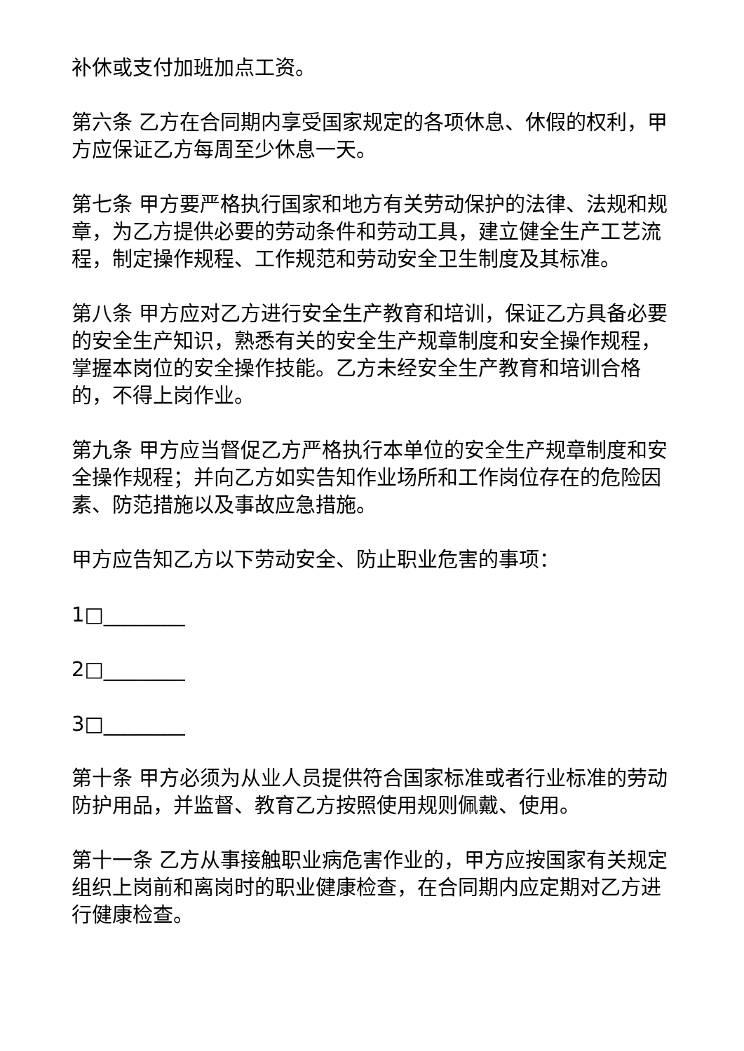补休或支付加班加点工资。
第六条 乙方在合同期内享受国家规定的各项休息、休假的权利，甲方应保证乙方每周至少休息一天。
第七条 甲方要严格执行国家和地方有关劳动保护的法律、法规和规章，为乙方提供必要的劳动条件和劳动工具，建立健全生产工艺流程，制定操作规程、工作规范和劳动安全卫生制度及其标准。
第八条 甲方应对乙方进行安全生产教育和培训，保证乙方具备必要的安全生产知识，熟悉有关的安全生产规章制度和安全操作规程，掌握本岗位的安全操作技能。乙方未经安全生产教育和培训合格的，不得上岗作业。
第九条 甲方应当督促乙方严格执行本单位的安全生产规章制度和安全操作规程；并向乙方如实告知作业场所和工作岗位存在的危险因素、防范措施以及事故应急措施。
甲方应告知乙方以下劳动安全、防止职业危害的事项：
1□________
2□________
3□________
第十条 甲方必须为从业人员提供符合国家标准或者行业标准的劳动防护用品，并监督、教育乙方按照使用规则佩戴、使用。
第十一条 乙方从事接触职业病危害作业的，甲方应按国家有关规定组织上岗前和离岗时的职业健康检查，在合同期内应定期对乙方进行健康检查。